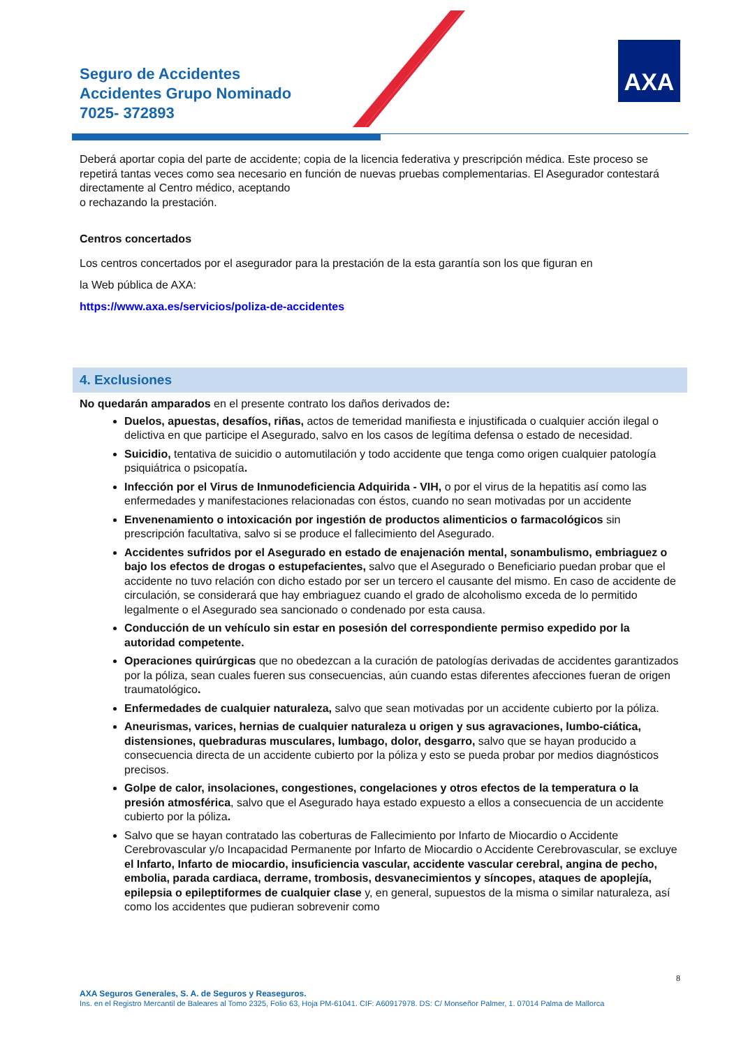Seguro de Accidentes
Accidentes Grupo Nominado
7025- 372893
AXA
Deberá aportar copia del parte de accidente; copia de la licencia federativa y prescripción médica. Este proceso se repetirá tantas veces como sea necesario en función de nuevas pruebas complementarias. El Asegurador contestará directamente al Centro médico, aceptando
o rechazando la prestación.
Centros concertados
Los centros concertados por el asegurador para la prestación de la esta garantía son los que figuran en
la Web pública de AXA:
https://www.axa.es/servicios/poliza-de-accidentes
4. Exclusiones
No quedarán amparados en el presente contrato los daños derivados de:
Duelos, apuestas, desafíos, riñas, actos de temeridad manifiesta e injustificada o cualquier acción ilegal o delictiva en que participe el Asegurado, salvo en los casos de legítima defensa o estado de necesidad.
Suicidio, tentativa de suicidio o automutilación y todo accidente que tenga como origen cualquier patología psiquiátrica o psicopatía.
Infección por el Virus de Inmunodeficiencia Adquirida - VIH, o por el virus de la hepatitis así como las enfermedades y manifestaciones relacionadas con éstos, cuando no sean motivadas por un accidente
Envenenamiento o intoxicación por ingestión de productos alimenticios o farmacológicos sin prescripción facultativa, salvo si se produce el fallecimiento del Asegurado.
Accidentes sufridos por el Asegurado en estado de enajenación mental, sonambulismo, embriaguez o bajo los efectos de drogas o estupefacientes, salvo que el Asegurado o Beneficiario puedan probar que el accidente no tuvo relación con dicho estado por ser un tercero el causante del mismo. En caso de accidente de circulación, se considerará que hay embriaguez cuando el grado de alcoholismo exceda de lo permitido legalmente o el Asegurado sea sancionado o condenado por esta causa.
Conducción de un vehículo sin estar en posesión del correspondiente permiso expedido por la autoridad competente.
Operaciones quirúrgicas que no obedezcan a la curación de patologías derivadas de accidentes garantizados por la póliza, sean cuales fueren sus consecuencias, aún cuando estas diferentes afecciones fueran de origen traumatológico.
Enfermedades de cualquier naturaleza, salvo que sean motivadas por un accidente cubierto por la póliza.
Aneurismas, varices, hernias de cualquier naturaleza u origen y sus agravaciones, lumbo-ciática, distensiones, quebraduras musculares, lumbago, dolor, desgarro, salvo que se hayan producido a consecuencia directa de un accidente cubierto por la póliza y esto se pueda probar por medios diagnósticos precisos.
Golpe de calor, insolaciones, congestiones, congelaciones y otros efectos de la temperatura o la presión atmosférica, salvo que el Asegurado haya estado expuesto a ellos a consecuencia de un accidente cubierto por la póliza.
Salvo que se hayan contratado las coberturas de Fallecimiento por Infarto de Miocardio o Accidente Cerebrovascular y/o Incapacidad Permanente por Infarto de Miocardio o Accidente Cerebrovascular, se excluye el Infarto, Infarto de miocardio, insuficiencia vascular, accidente vascular cerebral, angina de pecho, embolia, parada cardiaca, derrame, trombosis, desvanecimientos y síncopes, ataques de apoplejía, epilepsia o epileptiformes de cualquier clase y, en general, supuestos de la misma o similar naturaleza, así como los accidentes que pudieran sobrevenir como
8
AXA Seguros Generales, S. A. de Seguros y Reaseguros.
Ins. en el Registro Mercantil de Baleares al Tomo 2325, Folio 63, Hoja PM-61041. CIF: A60917978. DS: C/ Monseñor Palmer, 1. 07014 Palma de Mallorca